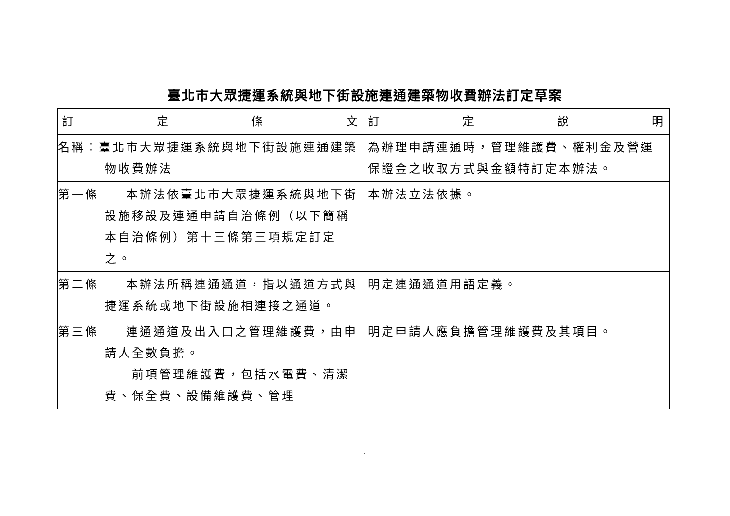臺北市大眾捷運系統與地下街設施連通建築物收費辦法訂定草案
| 訂 定 條 文 | 訂 定 說 明 |
| --- | --- |
| 名稱：臺北市大眾捷運系統與地下街設施連通建築物收費辦法 | 為辦理申請連通時，管理維護費、權利金及營運保證金之收取方式與金額特訂定本辦法。 |
| 第一條 本辦法依臺北市大眾捷運系統與地下街設施移設及連通申請自治條例（以下簡稱本自治條例）第十三條第三項規定訂定之。 | 本辦法立法依據。 |
| 第二條 本辦法所稱連通通道，指以通道方式與捷運系統或地下街設施相連接之通道。 | 明定連通通道用語定義。 |
| 第三條 連通通道及出入口之管理維護費，由申請人全數負擔。 前項管理維護費，包括水電費、清潔費、保全費、設備維護費、管理 | 明定申請人應負擔管理維護費及其項目。 |
1